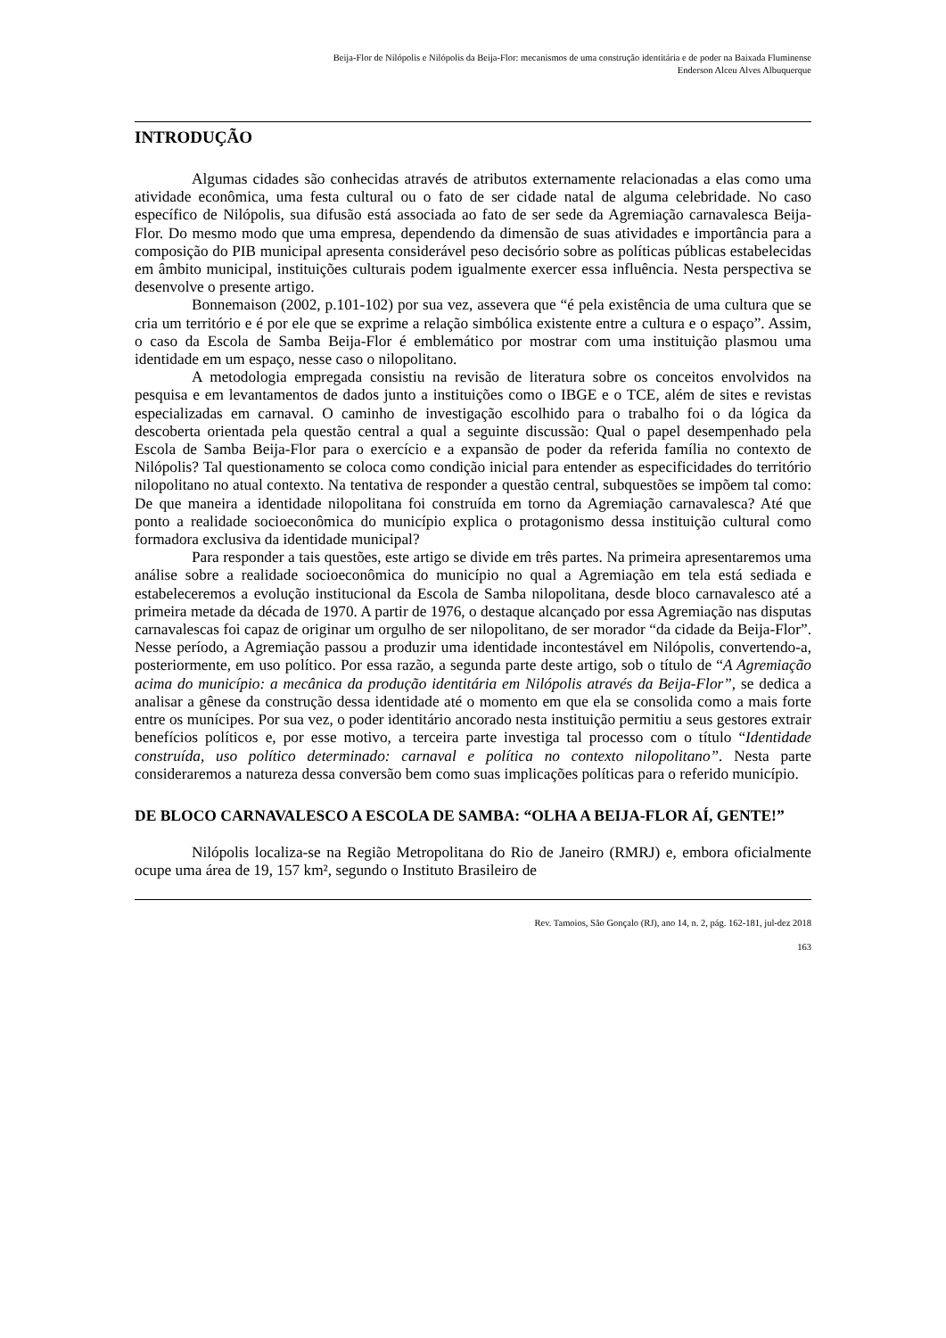Beija-Flor de Nilópolis e Nilópolis da Beija-Flor: mecanismos de uma construção identitária e de poder na Baixada Fluminense
Enderson Alceu Alves Albuquerque
INTRODUÇÃO
Algumas cidades são conhecidas através de atributos externamente relacionadas a elas como uma atividade econômica, uma festa cultural ou o fato de ser cidade natal de alguma celebridade. No caso específico de Nilópolis, sua difusão está associada ao fato de ser sede da Agremiação carnavalesca Beija-Flor. Do mesmo modo que uma empresa, dependendo da dimensão de suas atividades e importância para a composição do PIB municipal apresenta considerável peso decisório sobre as políticas públicas estabelecidas em âmbito municipal, instituições culturais podem igualmente exercer essa influência. Nesta perspectiva se desenvolve o presente artigo.
Bonnemaison (2002, p.101-102) por sua vez, assevera que “é pela existência de uma cultura que se cria um território e é por ele que se exprime a relação simbólica existente entre a cultura e o espaço”. Assim, o caso da Escola de Samba Beija-Flor é emblemático por mostrar com uma instituição plasmou uma identidade em um espaço, nesse caso o nilopolitano.
A metodologia empregada consistiu na revisão de literatura sobre os conceitos envolvidos na pesquisa e em levantamentos de dados junto a instituições como o IBGE e o TCE, além de sites e revistas especializadas em carnaval. O caminho de investigação escolhido para o trabalho foi o da lógica da descoberta orientada pela questão central a qual a seguinte discussão: Qual o papel desempenhado pela Escola de Samba Beija-Flor para o exercício e a expansão de poder da referida família no contexto de Nilópolis? Tal questionamento se coloca como condição inicial para entender as especificidades do território nilopolitano no atual contexto. Na tentativa de responder a questão central, subquestões se impõem tal como: De que maneira a identidade nilopolitana foi construída em torno da Agremiação carnavalesca? Até que ponto a realidade socioeconômica do município explica o protagonismo dessa instituição cultural como formadora exclusiva da identidade municipal?
Para responder a tais questões, este artigo se divide em três partes. Na primeira apresentaremos uma análise sobre a realidade socioeconômica do município no qual a Agremiação em tela está sediada e estabeleceremos a evolução institucional da Escola de Samba nilopolitana, desde bloco carnavalesco até a primeira metade da década de 1970. A partir de 1976, o destaque alcançado por essa Agremiação nas disputas carnavalescas foi capaz de originar um orgulho de ser nilopolitano, de ser morador “da cidade da Beija-Flor”. Nesse período, a Agremiação passou a produzir uma identidade incontestável em Nilópolis, convertendo-a, posteriormente, em uso político. Por essa razão, a segunda parte deste artigo, sob o título de “A Agremiação acima do município: a mecânica da produção identitária em Nilópolis através da Beija-Flor”, se dedica a analisar a gênese da construção dessa identidade até o momento em que ela se consolida como a mais forte entre os munícipes. Por sua vez, o poder identitário ancorado nesta instituição permitiu a seus gestores extrair benefícios políticos e, por esse motivo, a terceira parte investiga tal processo com o título “Identidade construída, uso político determinado: carnaval e política no contexto nilopolitano”. Nesta parte consideraremos a natureza dessa conversão bem como suas implicações políticas para o referido município.
DE BLOCO CARNAVALESCO A ESCOLA DE SAMBA: “OLHA A BEIJA-FLOR AÍ, GENTE!”
Nilópolis localiza-se na Região Metropolitana do Rio de Janeiro (RMRJ) e, embora oficialmente ocupe uma área de 19, 157 km², segundo o Instituto Brasileiro de
Rev. Tamoios, São Gonçalo (RJ), ano 14, n. 2, pág. 162-181, jul-dez 2018
163